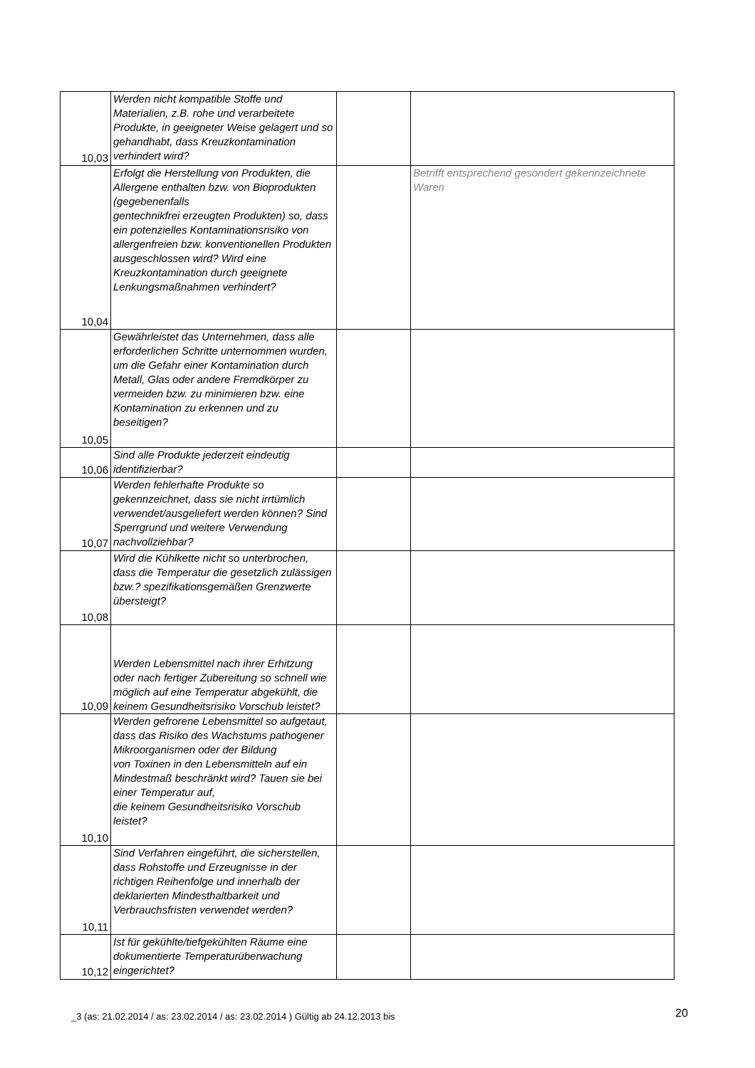| 10,03 | Werden nicht kompatible Stoffe und Materialien, z.B. rohe und verarbeitete Produkte, in geeigneter Weise gelagert und so gehandhabt, dass Kreuzkontamination verhindert wird? | | |
| 10,04 | Erfolgt die Herstellung von Produkten, die Allergene enthalten bzw. von Bioprodukten (gegebenenfalls gentechnikfrei erzeugten Produkten) so, dass ein potenzielles Kontaminationsrisiko von allergenfreien bzw. konventionellen Produkten ausgeschlossen wird? Wird eine Kreuzkontamination durch geeignete Lenkungsmaßnahmen verhindert? | | Betrifft entsprechend gesondert gekennzeichnete Waren |
| 10,05 | Gewährleistet das Unternehmen, dass alle erforderlichen Schritte unternommen wurden, um die Gefahr einer Kontamination durch Metall, Glas oder andere Fremdkörper zu vermeiden bzw. zu minimieren bzw. eine Kontamination zu erkennen und zu beseitigen? | | |
| 10,06 | Sind alle Produkte jederzeit eindeutig identifizierbar? | | |
| 10,07 | Werden fehlerhafte Produkte so gekennzeichnet, dass sie nicht irrtümlich verwendet/ausgeliefert werden können? Sind Sperrgrund und weitere Verwendung nachvollziehbar? | | |
| 10,08 | Wird die Kühlkette nicht so unterbrochen, dass die Temperatur die gesetzlich zulässigen bzw.? spezifikationsgemäßen Grenzwerte übersteigt? | | |
| 10,09 | Werden Lebensmittel nach ihrer Erhitzung oder nach fertiger Zubereitung so schnell wie möglich auf eine Temperatur abgekühlt, die keinem Gesundheitsrisiko Vorschub leistet? | | |
| 10,10 | Werden gefrorene Lebensmittel so aufgetaut, dass das Risiko des Wachstums pathogener Mikroorganismen oder der Bildung von Toxinen in den Lebensmitteln auf ein Mindestmaß beschränkt wird? Tauen sie bei einer Temperatur auf, die keinem Gesundheitsrisiko Vorschub leistet? | | |
| 10,11 | Sind Verfahren eingeführt, die sicherstellen, dass Rohstoffe und Erzeugnisse in der richtigen Reihenfolge und innerhalb der deklarierten Mindesthaltbarkeit und Verbrauchsfristen verwendet werden? | | |
| 10,12 | Ist für gekühlte/tiefgekühlten Räume eine dokumentierte Temperaturüberwachung eingerichtet? | | |
_3 (as: 21.02.2014 / as: 23.02.2014 / as: 23.02.2014 ) Gültig ab 24.12.2013 bis
20